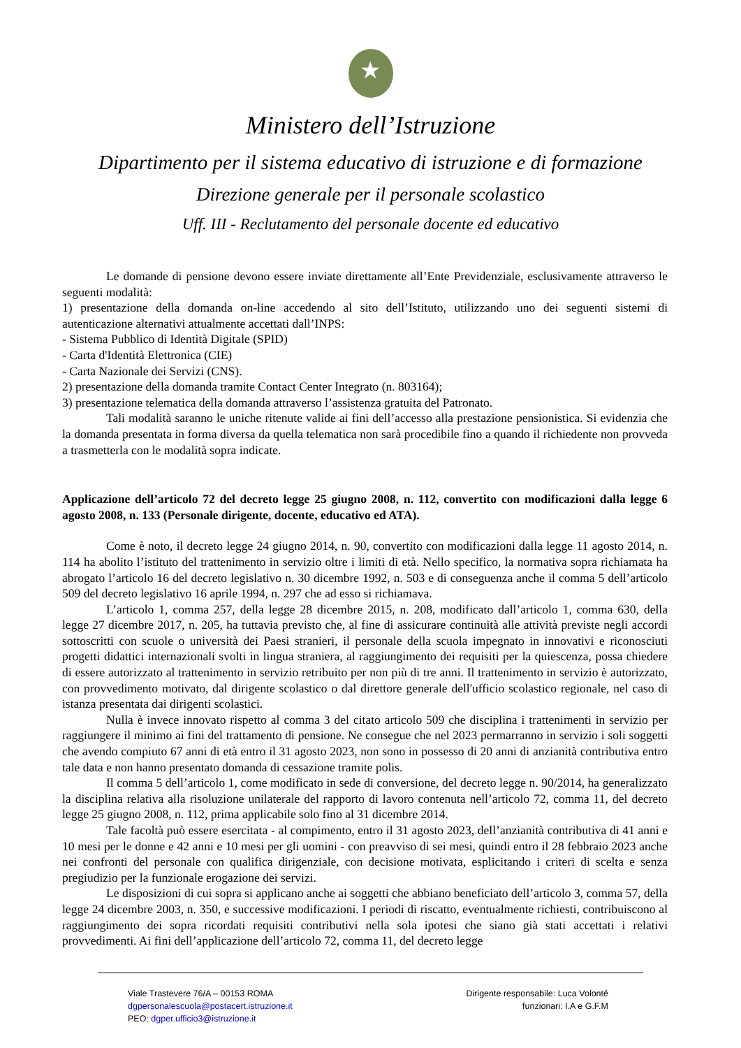★
Ministero dell’Istruzione
Dipartimento per il sistema educativo di istruzione e di formazione
Direzione generale per il personale scolastico
Uff. III - Reclutamento del personale docente ed educativo
Le domande di pensione devono essere inviate direttamente all’Ente Previdenziale, esclusivamente attraverso le seguenti modalità:
1) presentazione della domanda on-line accedendo al sito dell’Istituto, utilizzando uno dei seguenti sistemi di autenticazione alternativi attualmente accettati dall’INPS:
- Sistema Pubblico di Identità Digitale (SPID)
- Carta d'Identità Elettronica (CIE)
- Carta Nazionale dei Servizi (CNS).
2) presentazione della domanda tramite Contact Center Integrato (n. 803164);
3) presentazione telematica della domanda attraverso l’assistenza gratuita del Patronato.
Tali modalità saranno le uniche ritenute valide ai fini dell’accesso alla prestazione pensionistica. Si evidenzia che la domanda presentata in forma diversa da quella telematica non sarà procedibile fino a quando il richiedente non provveda a trasmetterla con le modalità sopra indicate.
Applicazione dell’articolo 72 del decreto legge 25 giugno 2008, n. 112, convertito con modificazioni dalla legge 6 agosto 2008, n. 133 (Personale dirigente, docente, educativo ed ATA).
Come è noto, il decreto legge 24 giugno 2014, n. 90, convertito con modificazioni dalla legge 11 agosto 2014, n. 114 ha abolito l’istituto del trattenimento in servizio oltre i limiti di età. Nello specifico, la normativa sopra richiamata ha abrogato l’articolo 16 del decreto legislativo n. 30 dicembre 1992, n. 503 e di conseguenza anche il comma 5 dell’articolo 509 del decreto legislativo 16 aprile 1994, n. 297 che ad esso si richiamava.
L’articolo 1, comma 257, della legge 28 dicembre 2015, n. 208, modificato dall’articolo 1, comma 630, della legge 27 dicembre 2017, n. 205, ha tuttavia previsto che, al fine di assicurare continuità alle attività previste negli accordi sottoscritti con scuole o università dei Paesi stranieri, il personale della scuola impegnato in innovativi e riconosciuti progetti didattici internazionali svolti in lingua straniera, al raggiungimento dei requisiti per la quiescenza, possa chiedere di essere autorizzato al trattenimento in servizio retribuito per non più di tre anni. Il trattenimento in servizio è autorizzato, con provvedimento motivato, dal dirigente scolastico o dal direttore generale dell'ufficio scolastico regionale, nel caso di istanza presentata dai dirigenti scolastici.
Nulla è invece innovato rispetto al comma 3 del citato articolo 509 che disciplina i trattenimenti in servizio per raggiungere il minimo ai fini del trattamento di pensione. Ne consegue che nel 2023 permarranno in servizio i soli soggetti che avendo compiuto 67 anni di età entro il 31 agosto 2023, non sono in possesso di 20 anni di anzianità contributiva entro tale data e non hanno presentato domanda di cessazione tramite polis.
Il comma 5 dell’articolo 1, come modificato in sede di conversione, del decreto legge n. 90/2014, ha generalizzato la disciplina relativa alla risoluzione unilaterale del rapporto di lavoro contenuta nell’articolo 72, comma 11, del decreto legge 25 giugno 2008, n. 112, prima applicabile solo fino al 31 dicembre 2014.
Tale facoltà può essere esercitata - al compimento, entro il 31 agosto 2023, dell’anzianità contributiva di 41 anni e 10 mesi per le donne e 42 anni e 10 mesi per gli uomini - con preavviso di sei mesi, quindi entro il 28 febbraio 2023 anche nei confronti del personale con qualifica dirigenziale, con decisione motivata, esplicitando i criteri di scelta e senza pregiudizio per la funzionale erogazione dei servizi.
Le disposizioni di cui sopra si applicano anche ai soggetti che abbiano beneficiato dell’articolo 3, comma 57, della legge 24 dicembre 2003, n. 350, e successive modificazioni. I periodi di riscatto, eventualmente richiesti, contribuiscono al raggiungimento dei sopra ricordati requisiti contributivi nella sola ipotesi che siano già stati accettati i relativi provvedimenti. Ai fini dell’applicazione dell’articolo 72, comma 11, del decreto legge
Viale Trastevere 76/A – 00153 ROMA
dgpersonalescuola@postacert.istruzione.it
PEO: dgper.ufficio3@istruzione.it
Dirigente responsabile: Luca Volonté
funzionari: I.A e G.F.M